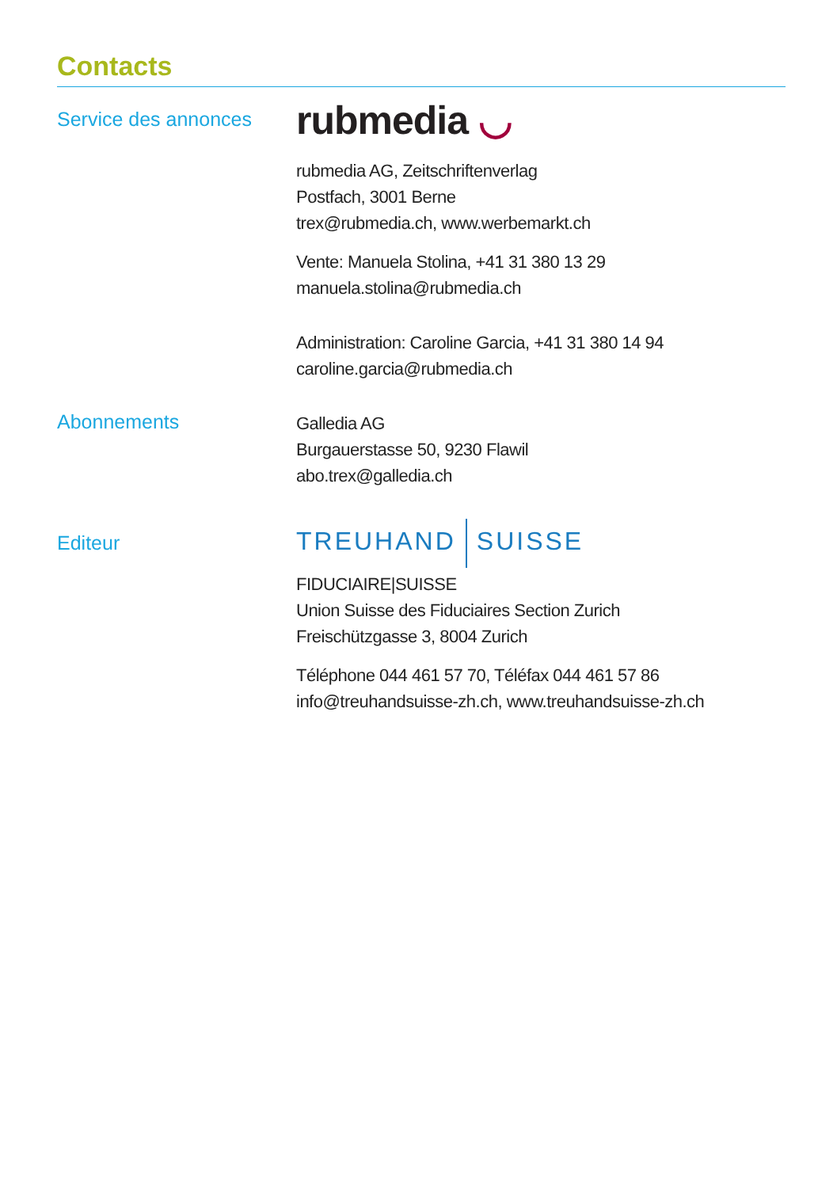Contacts
Service des annonces
rubmedia ◡
rubmedia AG, Zeitschriftenverlag
Postfach, 3001 Berne
trex@rubmedia.ch, www.werbemarkt.ch
Vente: Manuela Stolina, +41 31 380 13 29
manuela.stolina@rubmedia.ch
Administration: Caroline Garcia, +41 31 380 14 94
caroline.garcia@rubmedia.ch
Abonnements
Galledia AG
Burgauerstasse 50, 9230 Flawil
abo.trex@galledia.ch
Editeur
TREUHAND SUISSE
FIDUCIAIRE|SUISSE
Union Suisse des Fiduciaires Section Zurich
Freischützgasse 3, 8004 Zurich
Téléphone 044 461 57 70, Téléfax 044 461 57 86
info@treuhandsuisse-zh.ch, www.treuhandsuisse-zh.ch